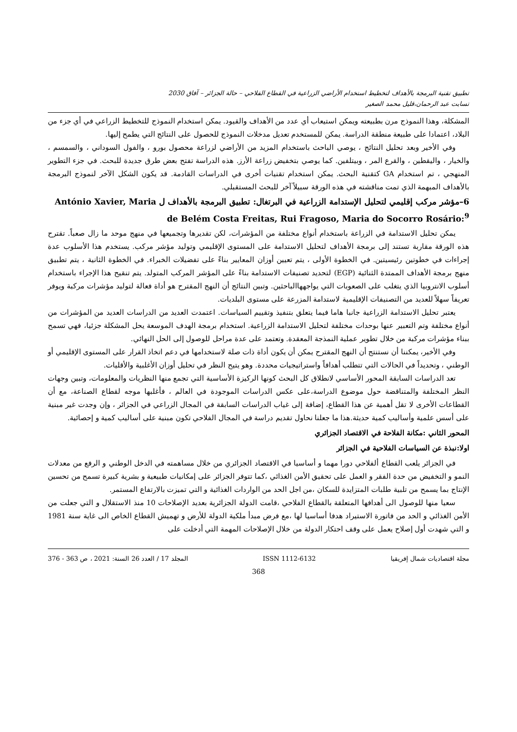تطبيق تقنية البرمجة بالأهداف لتخطيط استخدام الأراضي الزراعية في القطاع الفلاحي – حالة الجزائر – آفاق 2030
تسابت عبد الرحمان،قليل محمد الصغير
المشكلة، وهذا النموذج مرن بطبيعته ويمكن استيعاب أي عدد من الأهداف والقيود. يمكن استخدام النموذج للتخطيط الزراعي في أي جزء من البلاد، اعتمادا على طبيعة منطقة الدراسة. يمكن للمستخدم تعديل مدخلات النموذج للحصول على النتائج التي يطمح إليها.
وفي الأخير وبعد تحليل النتائج ، يوصي الباحث باستخدام المزيد من الأراضي لزراعة محصول بورو ، والفول السوداني ، والسمسم ، والخيار ، واليقطين ، والقرع المر ، وبيتلفين. كما يوصي بتخفيض زراعة الأرز. هذه الدراسة تفتح بعض طرق جديدة للبحث. في جزء التطوير المنهجي ، تم استخدام GA كتقنية البحث. يمكن استخدام تقنيات أخرى في الدراسات القادمة. قد يكون الشكل الآخر لنموذج البرمجة بالأهداف المبهمة الذي تمت مناقشته في هذه الورقة سبيلاً آخر للبحث المستقبلي.
6–مؤشر مركب إقليمي لتحليل الإستدامة الزراعية في البرتغال: تطبيق البرمجة بالأهداف ل António Xavier, Maria de Belém Costa Freitas, Rui Fragoso, Maria do Socorro Rosário:<sup>9</sup>
يمكن تحليل الاستدامة في الزراعة باستخدام أنواع مختلفة من المؤشرات، لكن تقديرها وتجميعها في منهج موحد ما زال صعباً. تقترح هذه الورقة مقاربة تستند إلى برمجة الأهداف لتحليل الاستدامة على المستوى الإقليمي وتوليد مؤشر مركب. يستخدم هذا الأسلوب عدة إجراءات في خطوتين رئيسيتين. في الخطوة الأولى ، يتم تعيين أوزان المعايير بناءً على تفضيلات الخبراء. في الخطوة الثانية ، يتم تطبيق منهج برمجة الأهداف الممتدة الثنائية (EGP) لتحديد تصنيفات الاستدامة بناءً على المؤشر المركب المتولد. يتم تنقيح هذا الإجراء باستخدام أسلوب الانتروبيا الذي يتغلب على الصعوبات التي يواجههاالباحثين. وتبين النتائج أن النهج المقترح هو أداة فعالة لتوليد مؤشرات مركبة ويوفر تعريفاً سهلاً للعديد من التصنيفات الإقليمية لاستدامة المزرعة على مستوى البلديات.
يعتبر تحليل الاستدامة الزراعية جانبا هاما فيما يتعلق بتنفيذ وتقييم السياسات. اعتمدت العديد من الدراسات العديد من المؤشرات من أنواع مختلفة وتم التعبير عنها بوحدات مختلفة لتحليل الاستدامة الزراعية. استخدام برمجة الهدف الموسعة يحل المشكلة جزئيا، فهي تسمح ببناء مؤشرات مركبة من خلال تطوير عملية النمذجة المعقدة. وتعتمد على عدة مراحل للوصول إلى الحل النهائي.
وفي الأخير، يمكننا أن نستنتج أن النهج المقترح يمكن أن يكون أداة ذات صلة لاستخدامها في دعم اتخاذ القرار على المستوى الإقليمي أو الوطني ، وتحديداً في الحالات التي تتطلب أهدافاً واستراتيجيات محددة. وهو يتيح النظر في تحليل أوزان الأغلبية والأقليات.
تعد الدراسات السابقة المحور الأساسي لانطلاق كل البحث كونها الركيزة الأساسية التي تجمع منها النظريات والمعلومات، وتبين وجهات النظر المختلفة والمتناقضة حول موضوع الدراسة،على عكس الدراسات الموجودة في العالم ، فأغلبها موجه لقطاع الصناعة، مع أن القطاعات الأخرى لا تقل أهمية عن هذا القطاع، إضافة إلى غياب الدراسات السابقة في المجال الزراعي في الجزائر ، وإن وجدت غير مبنية على أسس علمية وأساليب كمية حديثة.هذا ما جعلنا نحاول تقديم دراسة في المجال الفلاحي تكون مبنية على أساليب كمية و إحصائية.
المحور الثاني :مكانة الفلاحة في الاقتصاد الجزائري
اولا:نبذة عن السياسات الفلاحية في الجزائر
في الجزائر يلعب القطاع ألفلاحي دورا مهما و أساسيا في الاقتصاد الجزائري من خلال مساهمته في الدخل الوطني و الرفع من معدلات النمو و التخفيض من حدة الفقر و العمل على تحقيق الأمن الغذائي ،كما تتوفر الجزائر على إمكانيات طبيعية و بشرية كبيرة تسمح من تحسين الإنتاج بما يسمح من تلبية طلبات المتزايدة للسكان ،من اجل الحد من الواردات الغذائية و التي تميزت بالارتفاع المستمر.
سعيا منها للوصول الى أهدافها المتعلقة بالقطاع الفلاحي ،قامت الدولة الجزائرية بعديد الإصلاحات 10 منذ الاستقلال و التي جعلت من الأمن الغذائي و الحد من فاتورة الاستيراد هدفا أساسيا لها ،مع فرض مبدأ ملكية الدولة للأرض و تهميش القطاع الخاص الى غاية سنة 1981 و التي شهدت أول إصلاح يعمل على وقف احتكار الدولة من خلال الإصلاحات المهمة التي أدخلت على
مجلة اقتصاديات شمال إفريقيا ISSN 1112-6132 المجلد 17 / العدد 26 السنة: 2021 ، ص 363 - 376
368